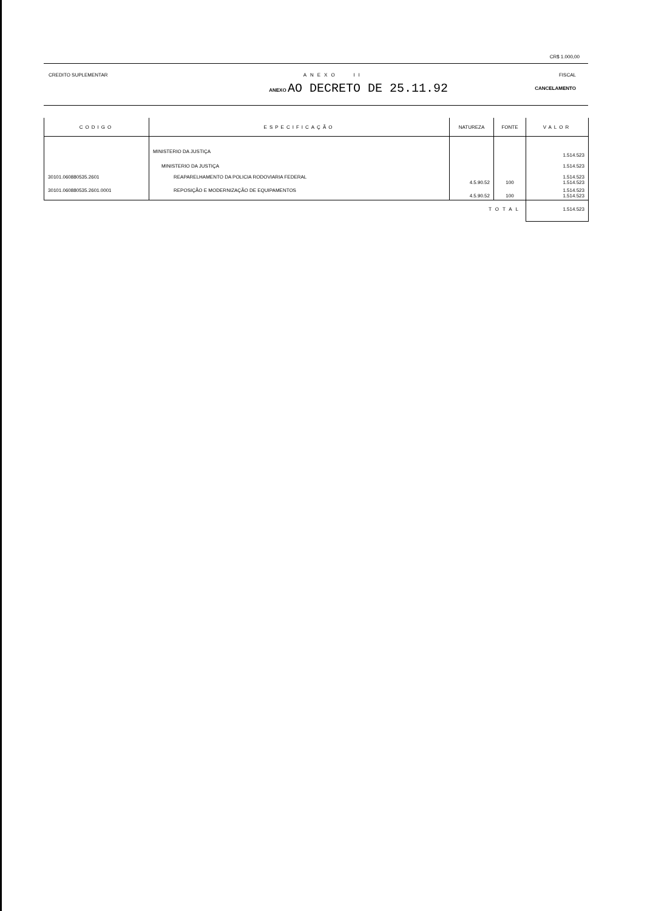CR$ 1.000,00
CREDITO SUPLEMENTAR ANEXO II FISCAL
ANEXO AO DECRETO DE 25.11.92 CANCELAMENTO
| CODIGO | ESPECIFICAÇÃO | NATUREZA | FONTE | VALOR |
| --- | --- | --- | --- | --- |
| | MINISTERIO DA JUSTIÇA | | | 1.514.523 |
| | MINISTERIO DA JUSTIÇA | | | 1.514.523 |
| 30101.060880535.2601 | REAPARELHAMENTO DA POLICIA RODOVIARIA FEDERAL | 4.5.90.52 | 100 | 1.514.523 1.514.523 |
| 30101.060880535.2601.0001 | REPOSIÇÃO E MODERNIZAÇÃO DE EQUIPAMENTOS | 4.5.90.52 | 100 | 1.514.523 1.514.523 |
| | | TOTAL | | 1.514.523 |